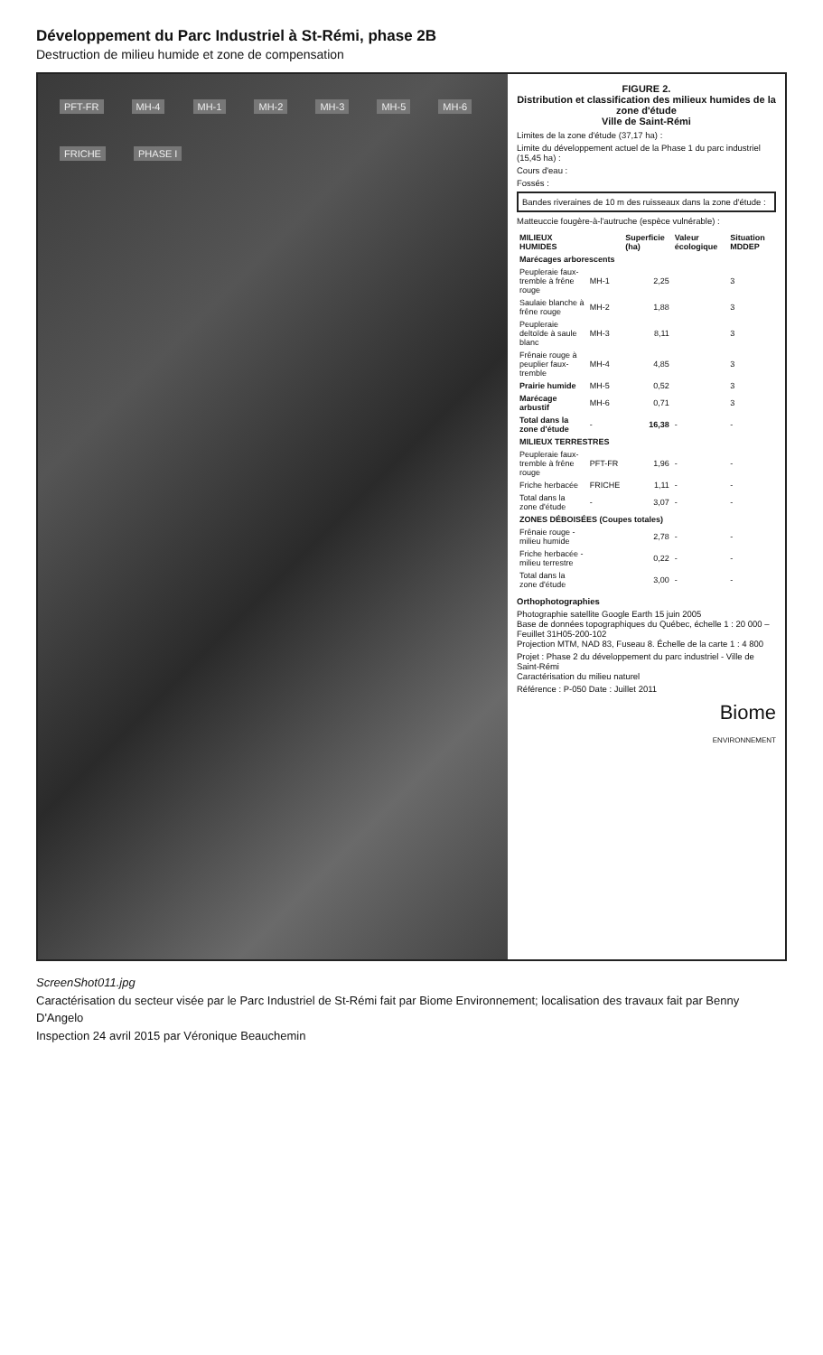Développement du Parc Industriel à St-Rémi, phase 2B
Destruction de milieu humide et zone de compensation
PFT-FR MH-4 MH-1 MH-2 MH-3 MH-5 MH-6 FRICHE PHASE I
FIGURE 2.
Distribution et classification des milieux humides de la zone d'étude
Ville de Saint-Rémi
Limites de la zone d'étude (37,17 ha) :
Limite du développement actuel de la Phase 1 du parc industriel (15,45 ha) :
Cours d'eau :
Fossés :
Bandes riveraines de 10 m des ruisseaux dans la zone d'étude :
Matteuccie fougère-à-l'autruche (espèce vulnérable) :
| MILIEUX HUMIDES | | Superficie (ha) | Valeur écologique | Situation MDDEP |
| --- | --- | --- | --- | --- |
| Marécages arborescents | | | | |
| Peupleraie faux-tremble à frêne rouge | MH-1 | 2,25 | | 3 |
| Saulaie blanche à frêne rouge | MH-2 | 1,88 | | 3 |
| Peupleraie deltoïde à saule blanc | MH-3 | 8,11 | | 3 |
| Frênaie rouge à peuplier faux-tremble | MH-4 | 4,85 | | 3 |
| Prairie humide | MH-5 | 0,52 | | 3 |
| Marécage arbustif | MH-6 | 0,71 | | 3 |
| Total dans la zone d'étude | - | 16,38 | - | - |
| MILIEUX TERRESTRES | | | | |
| Peupleraie faux-tremble à frêne rouge | PFT-FR | 1,96 | - | - |
| Friche herbacée | FRICHE | 1,11 | - | - |
| Total dans la zone d'étude | - | 3,07 | - | - |
| ZONES DÉBOISÉES (Coupes totales) | | | | |
| Frênaie rouge - milieu humide | | 2,78 | - | - |
| Friche herbacée - milieu terrestre | | 0,22 | - | - |
| Total dans la zone d'étude | | 3,00 | - | - |
Orthophotographies
Photographie satellite Google Earth 15 juin 2005
Base de données topographiques du Québec, échelle 1 : 20 000 – Feuillet 31H05-200-102
Projection MTM, NAD 83, Fuseau 8. Échelle de la carte 1 : 4 800
Projet : Phase 2 du développement du parc industriel - Ville de Saint-Rémi
Caractérisation du milieu naturel
Référence : P-050 Date : Juillet 2011
Biome
ENVIRONNEMENT
ScreenShot011.jpg
Caractérisation du secteur visée par le Parc Industriel de St-Rémi fait par Biome Environnement; localisation des travaux fait par Benny D'Angelo
Inspection 24 avril 2015 par Véronique Beauchemin